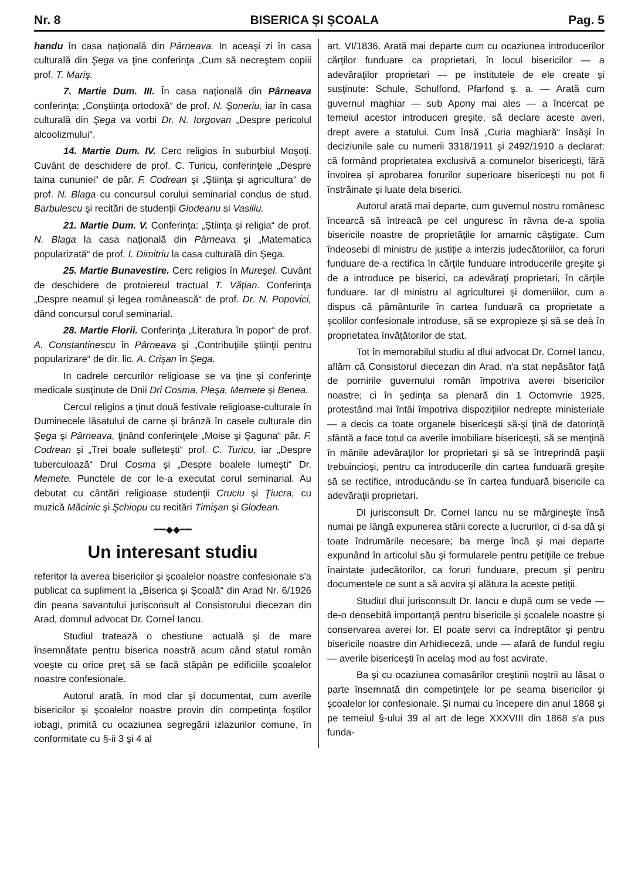Nr. 8 BISERICA ŞI ŞCOALA Pag. 5
handu în casa naţională din Pârneava. In aceaşi zi în casa culturală din Şega va ţine conferinţa „Cum să necreştem copiii prof. T. Mariş.
7. Martie Dum. III. În casa naţională din Pârneava conferinţa: „Conştiinţa ortodoxă“ de prof. N. Şoneriu, iar în casa culturală din Şega va vorbi Dr. N. Iorgovan „Despre pericolul alcoolizmului“.
14. Martie Dum. IV. Cerc religios în suburbiul Moşoţi. Cuvânt de deschidere de prof. C. Turicu, conferinţele „Despre taina cununiei“ de păr. F. Codrean şi „Ştiinţa şi agricultura“ de prof. N. Blaga cu concursul corului seminarial condus de stud. Barbulescu şi recitări de studenţii Glodeanu si Vasiliu.
21. Martie Dum. V. Conferinţa: „Ştiinţa şi religia“ de prof. N. Blaga la casa naţională din Pârneava şi „Matematica popularizată“ de prof. I. Dimitriu la casa culturală din Şega.
25. Martie Bunavestire. Cerc religios în Mureşel. Cuvânt de deschidere de protoiereul tractual T. Văţian. Conferinţa „Despre neamul şi legea românească“ de prof. Dr. N. Popovici, dând concursul corul seminarial.
28. Martie Florii. Conferinţa „Literatura în popor“ de prof. A. Constantinescu în Pârneava şi „Contribuţiile ştiinţii pentru popularizare“ de dir. lic. A. Crişan în Şega.
In cadrele cercurilor religioase se va ţine şi conferinţe medicale susţinute de Dnii Dri Cosma, Pleşa, Memete şi Benea.
Cercul religios a ţinut două festivale religioase-culturale în Duminecele lăsatului de carne şi brânză în casele culturale din Şega şi Pârneava, ţinând conferinţele „Moise şi Şaguna“ păr. F. Codrean şi „Trei boale sufleteşti“ prof. C. Turicu, iar „Despre tuberculoază“ Drul Cosma şi „Despre boalele lumeşti“ Dr. Memete. Punctele de cor le-a executat corul seminarial. Au debutat cu cântări religioase studenţii Cruciu şi Ţiucra, cu muzică Măcinic şi Şchiopu cu recitări Timişan şi Glodean.
━━◆◆━━
Un interesant studiu
referitor la averea bisericilor şi şcoalelor noastre confesionale s'a publicat ca supliment la „Biserica şi Şcoală“ din Arad Nr. 6/1926 din peana savantului jurisconsult al Consistorului diecezan din Arad, domnul advocat Dr. Cornel Iancu.
Studiul tratează o chestiune actuală şi de mare însemnătate pentru biserica noastră acum când statul român voeşte cu orice preţ să se facă stăpân pe edificiile şcoalelor noastre confesionale.
Autorul arată, în mod clar şi documentat, cum averile bisericilor şi şcoalelor noastre provin din competinţa foştilor iobagi, primită cu ocaziunea segregării izlazurilor comune, în conformitate cu §-ii 3 şi 4 al
art. VI/1836. Arată mai departe cum cu ocaziunea introducerilor cărţilor funduare ca proprietari, în locul bisericilor — a adevăraţilor proprietari — pe institutele de ele create şi susţinute: Schule, Schulfond, Pfarfond ş. a. — Arată cum guvernul maghiar — sub Apony mai ales — a încercat pe temeiul acestor introduceri greşite, să declare aceste averi, drept avere a statului. Cum însă „Curia maghiară“ însăşi în deciziunile sale cu numerii 3318/1911 şi 2492/1910 a declarat: că formând proprietatea exclusivă a comunelor bisericeşti, fără învoirea şi aprobarea forurilor superioare bisericeşti nu pot fi înstrăinate şi luate dela biserici.
Autorul arată mai departe, cum guvernul nostru românesc încearcă să întreacă pe cel unguresc în râvna de-a spolia bisericile noastre de proprietăţile lor amarnic câştigate. Cum îndeosebi dl ministru de justiţie a interzis judecătoriilor, ca foruri funduare de-a rectifica în cărţile funduare introducerile greşite şi de a introduce pe biserici, ca adevăraţi proprietari, în cărţile funduare. Iar dl ministru al agriculturei şi domeniilor, cum a dispus că pământurile în cartea funduară ca proprietate a şcolilor confesionale introduse, să se expropieze şi să se deà în proprietatea învăţătorilor de stat.
Tot în memorabilul studiu al dlui advocat Dr. Cornel Iancu, aflăm că Consistorul diecezan din Arad, n'a stat nepăsător faţă de pornirile guvernului român împotriva averei bisericilor noastre; ci în şedinţa sa plenară din 1 Octomvrie 1925, protestând mai întâi împotriva dispoziţiilor nedrepte ministeriale — a decis ca toate organele bisericeşti să-şi ţină de datorinţă sfântă a face totul ca averile imobiliare bisericeşti, să se menţină în mânile adevăraţilor lor proprietari şi să se întreprindă paşii trebuincioşi, pentru ca introducerile din cartea funduară greşite să se rectifice, introducându-se în cartea funduară bisericile ca adevăraţii proprietari.
Dl jurisconsult Dr. Cornel Iancu nu se mărgineşte însă numai pe lângă expunerea stării corecte a lucrurilor, ci d-sa dă şi toate îndrumările necesare; ba merge încă şi mai departe expunând în articolul său şi formularele pentru petiţiile ce trebue înaintate judecătorilor, ca foruri funduare, precum şi pentru documentele ce sunt a să acvira şi alătura la aceste petiţii.
Studiul dlui jurisconsult Dr. Iancu e după cum se vede — de-o deosebită importanţă pentru bisericile şi şcoalele noastre şi conservarea averei lor. El poate servi ca îndreptător şi pentru bisericile noastre din Arhidieceză, unde — afară de fundul regiu — averile bisericeşti în acelaş mod au fost acvirate.
Ba şi cu ocaziunea comasărilor creştinii noştrii au lăsat o parte însemnată din competinţele lor pe seama bisericilor şi şcoalelor lor confesionale. Şi numai cu începere din anul 1868 şi pe temeiul §-ului 39 al art de lege XXXVIII din 1868 s'a pus funda-